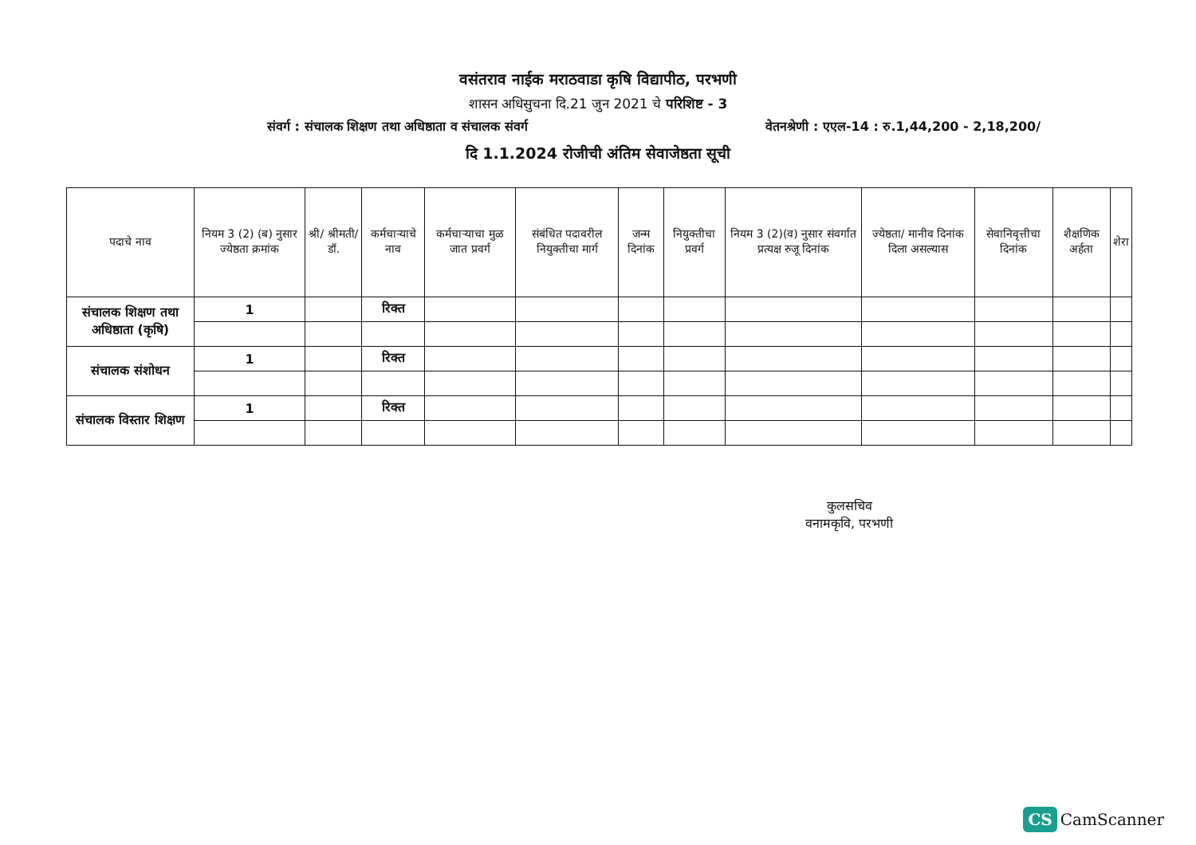वसंतराव नाईक मराठवाडा कृषि विद्यापीठ, परभणी
शासन अधिसुचना दि.21 जुन 2021 चे परिशिष्ट - 3
संवर्ग : संचालक शिक्षण तथा अधिष्ठाता व संचालक संवर्ग वेतनश्रेणी : एएल-14 : रु.1,44,200 - 2,18,200/
दि 1.1.2024 रोजीची अंतिम सेवाजेष्ठता सूची
| पदाचे नाव | नियम 3 (2) (ब) नुसार ज्येष्ठता क्रमांक | श्री/ श्रीमती/ डॉ. | कर्मचाऱ्याचे नाव | कर्मचाऱ्याचा मुळ जात प्रवर्ग | संबंधित पदावरील नियुक्तीचा मार्ग | जन्म दिनांक | नियुक्तीचा प्रवर्ग | नियम 3 (2)(व) नुसार संवर्गात प्रत्यक्ष रुजू दिनांक | ज्येष्ठता/ मानीव दिनांक दिला असल्यास | सेवानिवृत्तीचा दिनांक | शैक्षणिक अर्हता | शेरा |
| --- | --- | --- | --- | --- | --- | --- | --- | --- | --- | --- | --- | --- |
| संचालक शिक्षण तथा अधिष्ठाता (कृषि) | 1 | | रिक्त | | | | | | | | | |
| संचालक संशोधन | 1 | | रिक्त | | | | | | | | | |
| संचालक विस्तार शिक्षण | 1 | | रिक्त | | | | | | | | | |
कुलसचिव
वनामकृवि, परभणी
CS CamScanner